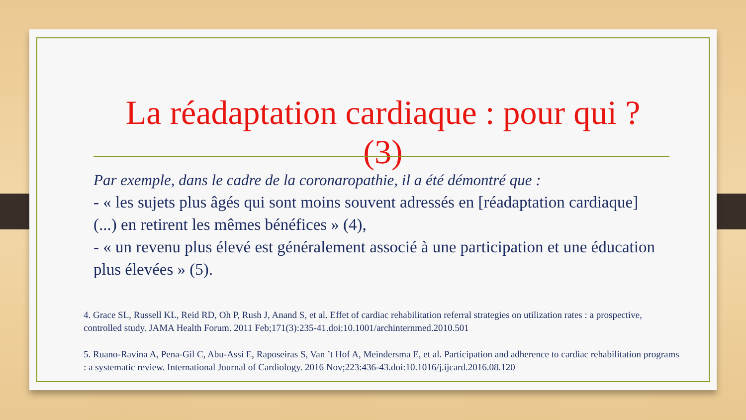La réadaptation cardiaque : pour qui ? (3)
Par exemple, dans le cadre de la coronaropathie, il a été démontré que :
- « les sujets plus âgés qui sont moins souvent adressés en [réadaptation cardiaque] (...) en retirent les mêmes bénéfices » (4),
- « un revenu plus élevé est généralement associé à une participation et une éducation plus élevées » (5).
4. Grace SL, Russell KL, Reid RD, Oh P, Rush J, Anand S, et al. Effet of cardiac rehabilitation referral strategies on utilization rates : a prospective, controlled study. JAMA Health Forum. 2011 Feb;171(3):235-41.doi:10.1001/archinternmed.2010.501
5. Ruano-Ravina A, Pena-Gil C, Abu-Assi E, Raposeiras S, Van ’t Hof A, Meindersma E, et al. Participation and adherence to cardiac rehabilitation programs : a systematic review. International Journal of Cardiology. 2016 Nov;223:436-43.doi:10.1016/j.ijcard.2016.08.120